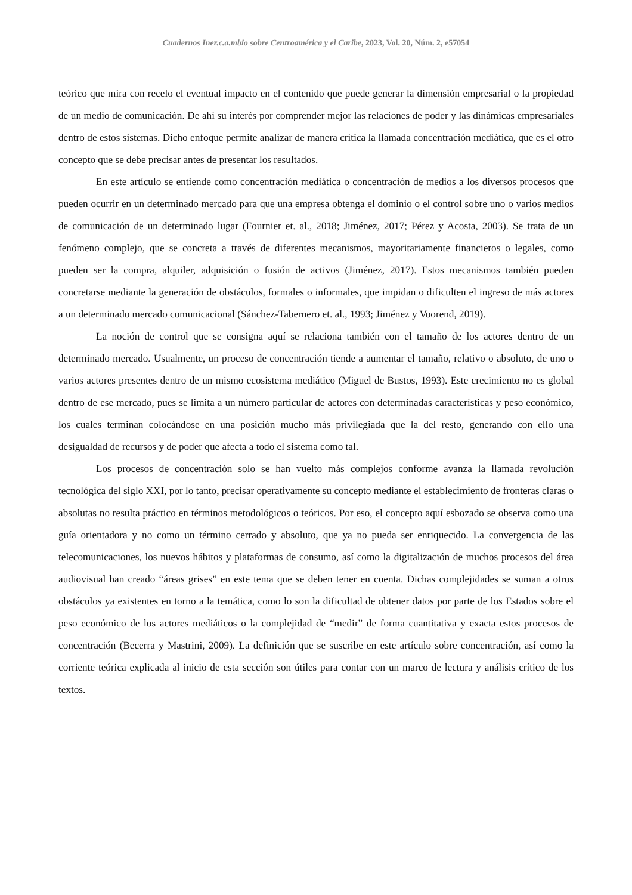Cuadernos Iner.c.a.mbio sobre Centroamérica y el Caribe, 2023, Vol. 20, Núm. 2, e57054
teórico que mira con recelo el eventual impacto en el contenido que puede generar la dimensión empresarial o la propiedad de un medio de comunicación. De ahí su interés por comprender mejor las relaciones de poder y las dinámicas empresariales dentro de estos sistemas. Dicho enfoque permite analizar de manera crítica la llamada concentración mediática, que es el otro concepto que se debe precisar antes de presentar los resultados.
En este artículo se entiende como concentración mediática o concentración de medios a los diversos procesos que pueden ocurrir en un determinado mercado para que una empresa obtenga el dominio o el control sobre uno o varios medios de comunicación de un determinado lugar (Fournier et. al., 2018; Jiménez, 2017; Pérez y Acosta, 2003). Se trata de un fenómeno complejo, que se concreta a través de diferentes mecanismos, mayoritariamente financieros o legales, como pueden ser la compra, alquiler, adquisición o fusión de activos (Jiménez, 2017). Estos mecanismos también pueden concretarse mediante la generación de obstáculos, formales o informales, que impidan o dificulten el ingreso de más actores a un determinado mercado comunicacional (Sánchez-Tabernero et. al., 1993; Jiménez y Voorend, 2019).
La noción de control que se consigna aquí se relaciona también con el tamaño de los actores dentro de un determinado mercado. Usualmente, un proceso de concentración tiende a aumentar el tamaño, relativo o absoluto, de uno o varios actores presentes dentro de un mismo ecosistema mediático (Miguel de Bustos, 1993). Este crecimiento no es global dentro de ese mercado, pues se limita a un número particular de actores con determinadas características y peso económico, los cuales terminan colocándose en una posición mucho más privilegiada que la del resto, generando con ello una desigualdad de recursos y de poder que afecta a todo el sistema como tal.
Los procesos de concentración solo se han vuelto más complejos conforme avanza la llamada revolución tecnológica del siglo XXI, por lo tanto, precisar operativamente su concepto mediante el establecimiento de fronteras claras o absolutas no resulta práctico en términos metodológicos o teóricos. Por eso, el concepto aquí esbozado se observa como una guía orientadora y no como un término cerrado y absoluto, que ya no pueda ser enriquecido. La convergencia de las telecomunicaciones, los nuevos hábitos y plataformas de consumo, así como la digitalización de muchos procesos del área audiovisual han creado “áreas grises” en este tema que se deben tener en cuenta. Dichas complejidades se suman a otros obstáculos ya existentes en torno a la temática, como lo son la dificultad de obtener datos por parte de los Estados sobre el peso económico de los actores mediáticos o la complejidad de “medir” de forma cuantitativa y exacta estos procesos de concentración (Becerra y Mastrini, 2009). La definición que se suscribe en este artículo sobre concentración, así como la corriente teórica explicada al inicio de esta sección son útiles para contar con un marco de lectura y análisis crítico de los textos.